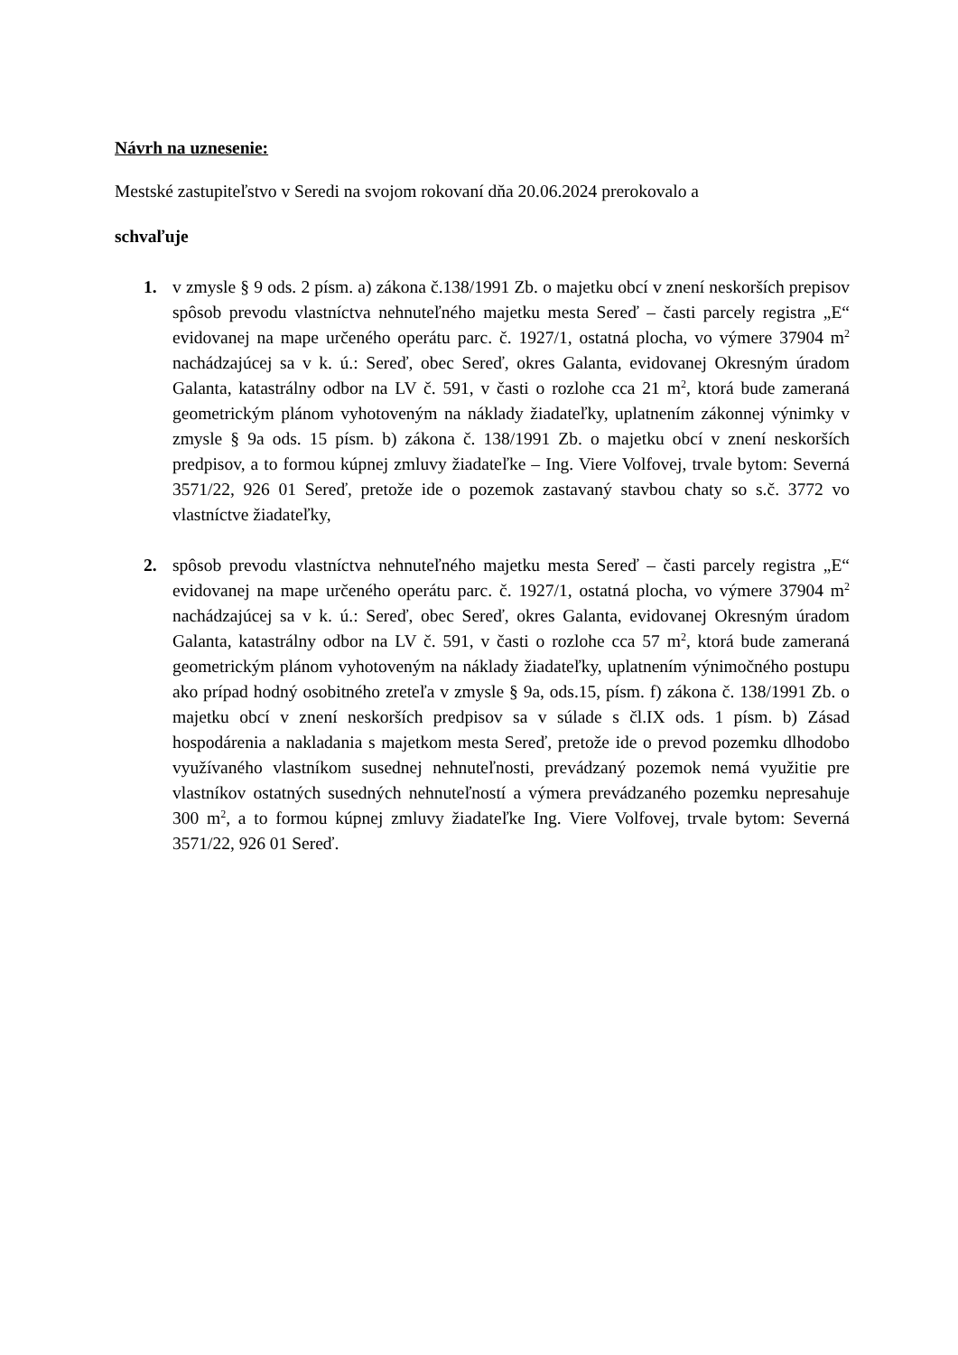Návrh na uznesenie:
Mestské zastupiteľstvo v Seredi na svojom rokovaní dňa 20.06.2024 prerokovalo a
schvaľuje
1. v zmysle § 9 ods. 2 písm. a) zákona č.138/1991 Zb. o majetku obcí v znení neskorších prepisov spôsob prevodu vlastníctva nehnuteľného majetku mesta Sereď – časti parcely registra „E“ evidovanej na mape určeného operátu parc. č. 1927/1, ostatná plocha, vo výmere 37904 m<sup>2</sup> nachádzajúcej sa v k. ú.: Sereď, obec Sereď, okres Galanta, evidovanej Okresným úradom Galanta, katastrálny odbor na LV č. 591, v časti o rozlohe cca 21 m<sup>2</sup>, ktorá bude zameraná geometrickým plánom vyhotoveným na náklady žiadateľky, uplatnením zákonnej výnimky v zmysle § 9a ods. 15 písm. b) zákona č. 138/1991 Zb. o majetku obcí v znení neskorších predpisov, a to formou kúpnej zmluvy žiadateľke – Ing. Viere Volfovej, trvale bytom: Severná 3571/22, 926 01 Sereď, pretože ide o pozemok zastavaný stavbou chaty so s.č. 3772 vo vlastníctve žiadateľky,
2. spôsob prevodu vlastníctva nehnuteľného majetku mesta Sereď – časti parcely registra „E“ evidovanej na mape určeného operátu parc. č. 1927/1, ostatná plocha, vo výmere 37904 m<sup>2</sup> nachádzajúcej sa v k. ú.: Sereď, obec Sereď, okres Galanta, evidovanej Okresným úradom Galanta, katastrálny odbor na LV č. 591, v časti o rozlohe cca 57 m<sup>2</sup>, ktorá bude zameraná geometrickým plánom vyhotoveným na náklady žiadateľky, uplatnením výnimočného postupu ako prípad hodný osobitného zreteľa v zmysle § 9a, ods.15, písm. f) zákona č. 138/1991 Zb. o majetku obcí v znení neskorších predpisov sa v súlade s čl.IX ods. 1 písm. b) Zásad hospodárenia a nakladania s majetkom mesta Sereď, pretože ide o prevod pozemku dlhodobo využívaného vlastníkom susednej nehnuteľnosti, prevádzaný pozemok nemá využitie pre vlastníkov ostatných susedných nehnuteľností a výmera prevádzaného pozemku nepresahuje 300 m<sup>2</sup>, a to formou kúpnej zmluvy žiadateľke Ing. Viere Volfovej, trvale bytom: Severná 3571/22, 926 01 Sereď.